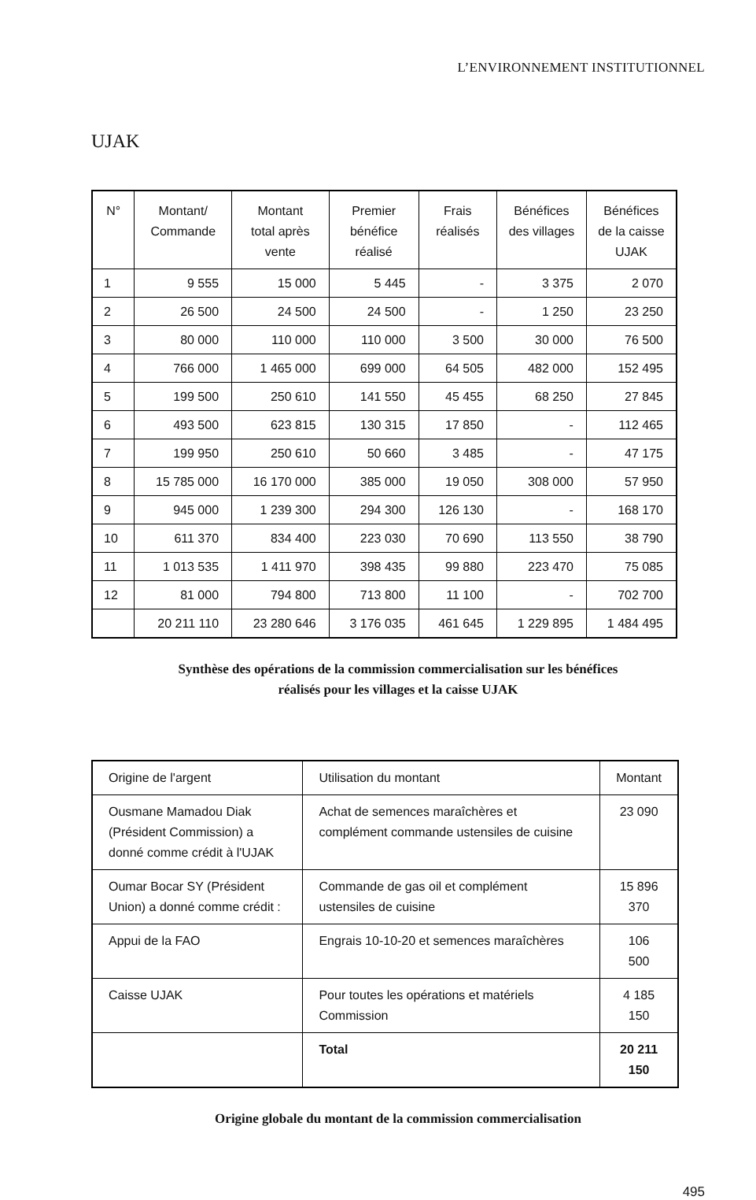L’ENVIRONNEMENT INSTITUTIONNEL
UJAK
| N° | Montant/ Commande | Montant total après vente | Premier bénéfice réalisé | Frais réalisés | Bénéfices des villages | Bénéfices de la caisse UJAK |
| --- | --- | --- | --- | --- | --- | --- |
| 1 | 9 555 | 15 000 | 5 445 | - | 3 375 | 2 070 |
| 2 | 26 500 | 24 500 | 24 500 | - | 1 250 | 23 250 |
| 3 | 80 000 | 110 000 | 110 000 | 3 500 | 30 000 | 76 500 |
| 4 | 766 000 | 1 465 000 | 699 000 | 64 505 | 482 000 | 152 495 |
| 5 | 199 500 | 250 610 | 141 550 | 45 455 | 68 250 | 27 845 |
| 6 | 493 500 | 623 815 | 130 315 | 17 850 | - | 112 465 |
| 7 | 199 950 | 250 610 | 50 660 | 3 485 | - | 47 175 |
| 8 | 15 785 000 | 16 170 000 | 385 000 | 19 050 | 308 000 | 57 950 |
| 9 | 945 000 | 1 239 300 | 294 300 | 126 130 | - | 168 170 |
| 10 | 611 370 | 834 400 | 223 030 | 70 690 | 113 550 | 38 790 |
| 11 | 1 013 535 | 1 411 970 | 398 435 | 99 880 | 223 470 | 75 085 |
| 12 | 81 000 | 794 800 | 713 800 | 11 100 | - | 702 700 |
| | 20 211 110 | 23 280 646 | 3 176 035 | 461 645 | 1 229 895 | 1 484 495 |
Synthèse des opérations de la commission commercialisation sur les bénéfices
réalisés pour les villages et la caisse UJAK
| Origine de l'argent | Utilisation du montant | Montant |
| Ousmane Mamadou Diak (Président Commission) a donné comme crédit à l'UJAK | Achat de semences maraîchères et complément commande ustensiles de cuisine | 23 090 |
| Oumar Bocar SY (Président Union) a donné comme crédit : | Commande de gas oil et complément ustensiles de cuisine | 15 896 370 |
| Appui de la FAO | Engrais 10-10-20 et semences maraîchères | 106 500 |
| Caisse UJAK | Pour toutes les opérations et matériels Commission | 4 185 150 |
| | Total | 20 211 150 |
Origine globale du montant de la commission commercialisation
495